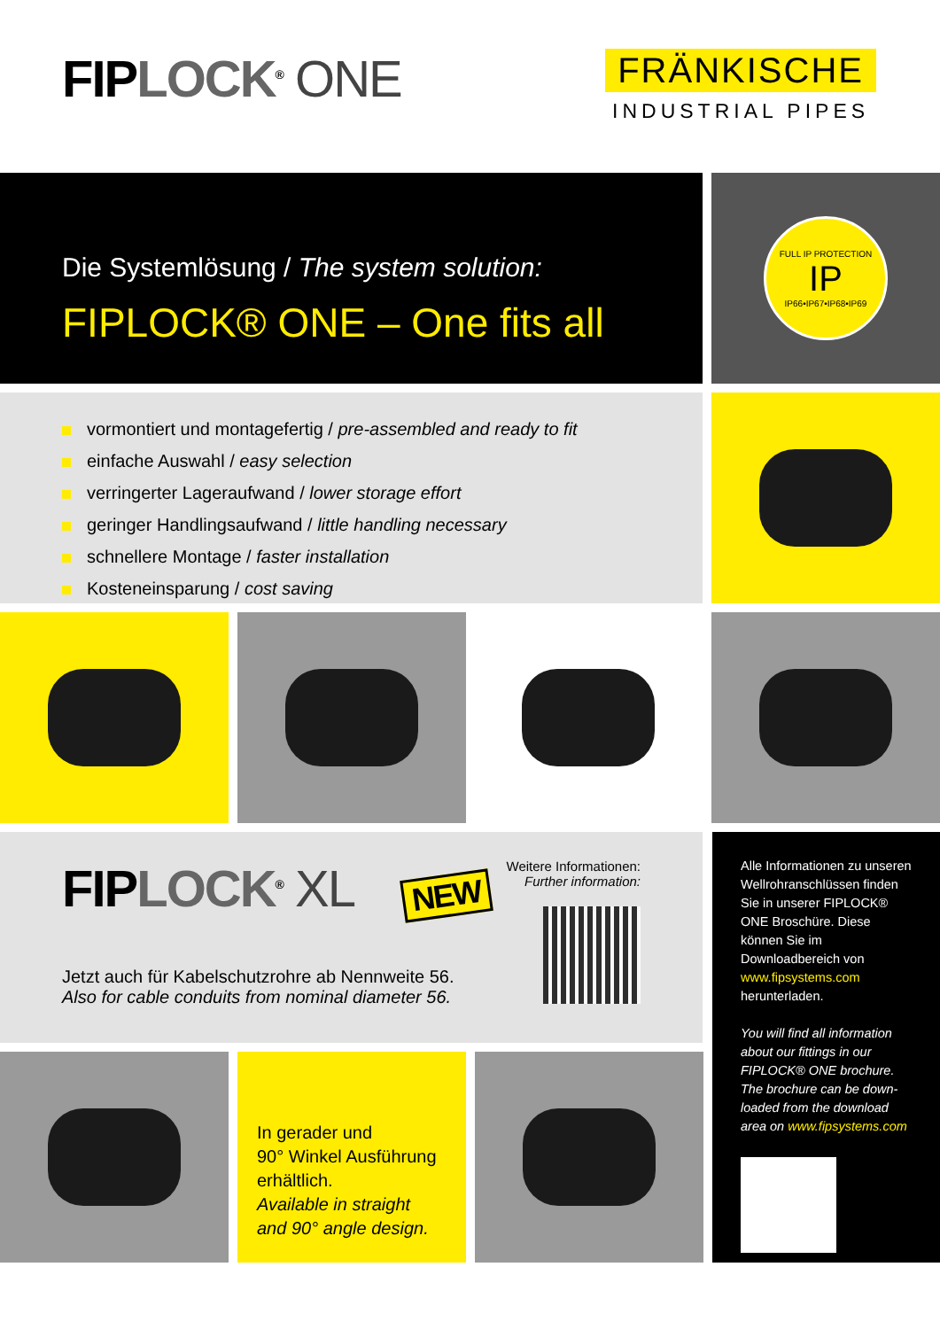FIPLOCK<sup>®</sup> ONE
FRÄNKISCHE
INDUSTRIAL PIPES
Die Systemlösung / The system solution:
FIPLOCK® ONE – One fits all
FULL IP PROTECTION
IP
IP66•IP67•IP68•IP69
vormontiert und montagefertig / pre-assembled and ready to fit
einfache Auswahl / easy selection
verringerter Lageraufwand / lower storage effort
geringer Handlingsaufwand / little handling necessary
schnellere Montage / faster installation
Kosteneinsparung / cost saving
FIPLOCK<sup>®</sup> XL NEW
Jetzt auch für Kabelschutzrohre ab Nennweite 56.
Also for cable conduits from nominal diameter 56.
Weitere Informationen:
Further information:
In gerader und
90° Winkel Ausführung erhältlich.
Available in straight
and 90° angle design.
Alle Informationen zu unseren Wellrohranschlüssen finden Sie in unserer FIPLOCK® ONE Broschüre. Diese können Sie im Downloadbereich von www.fipsystems.com herunterladen.
You will find all information about our fittings in our FIPLOCK® ONE brochure. The brochure can be down-loaded from the download area on www.fipsystems.com